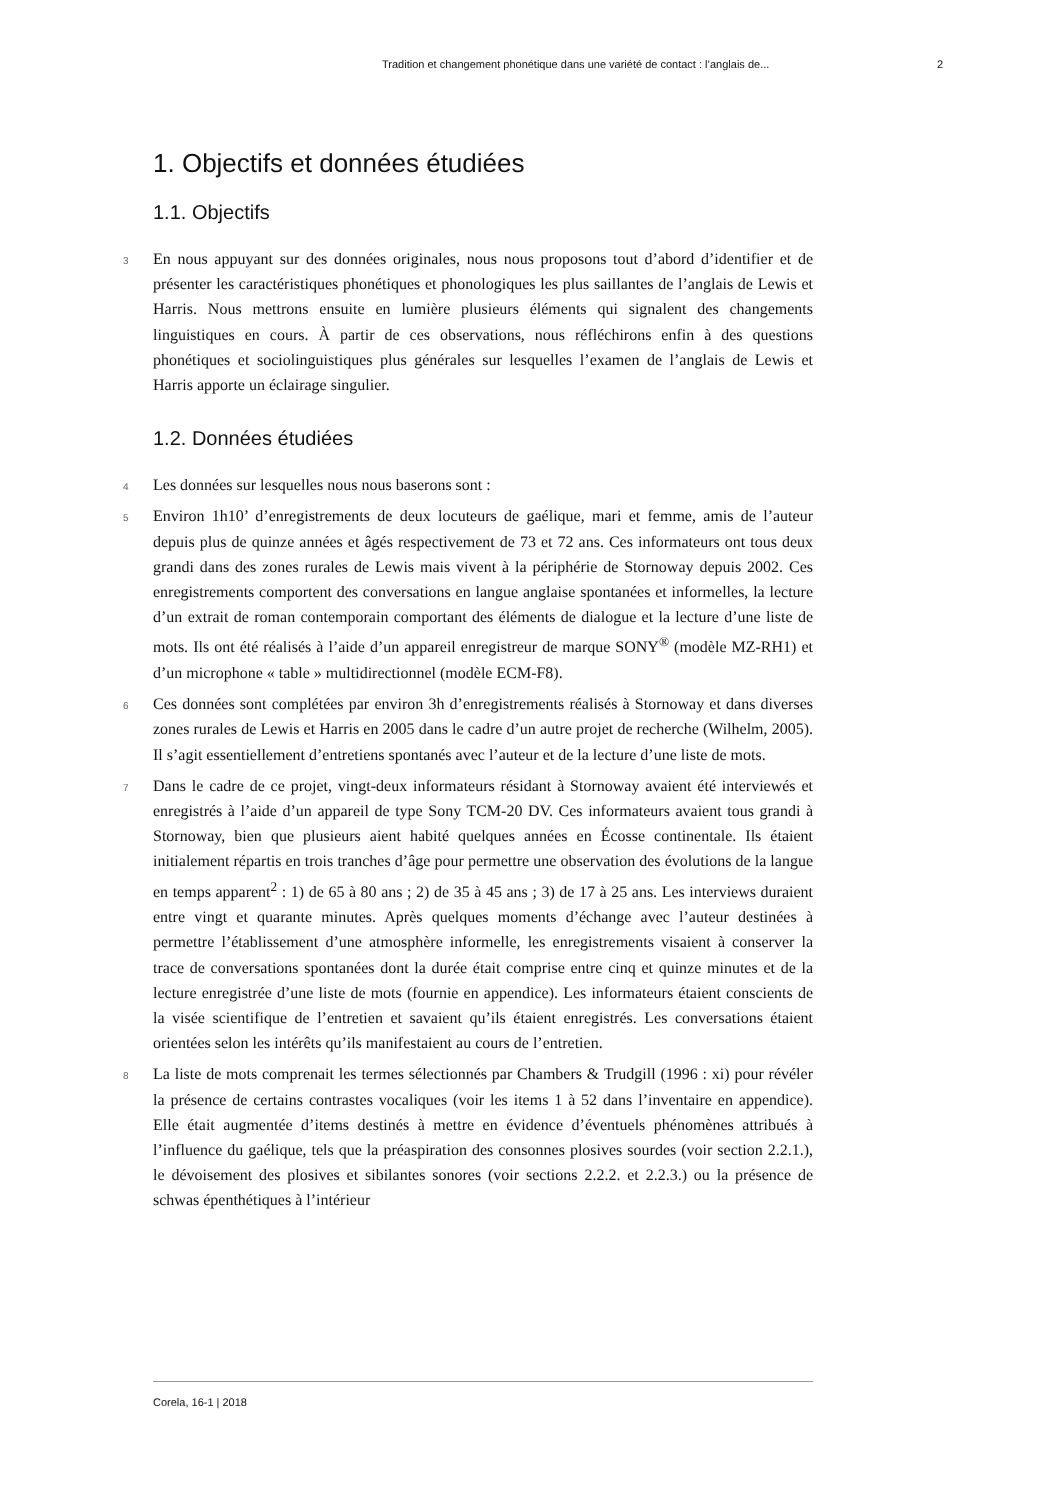Tradition et changement phonétique dans une variété de contact : l’anglais de... 2
1. Objectifs et données étudiées
1.1. Objectifs
3 En nous appuyant sur des données originales, nous nous proposons tout d’abord d’identifier et de présenter les caractéristiques phonétiques et phonologiques les plus saillantes de l’anglais de Lewis et Harris. Nous mettrons ensuite en lumière plusieurs éléments qui signalent des changements linguistiques en cours. À partir de ces observations, nous réfléchirons enfin à des questions phonétiques et sociolinguistiques plus générales sur lesquelles l’examen de l’anglais de Lewis et Harris apporte un éclairage singulier.
1.2. Données étudiées
4 Les données sur lesquelles nous nous baserons sont :
5 Environ 1h10’ d’enregistrements de deux locuteurs de gaélique, mari et femme, amis de l’auteur depuis plus de quinze années et âgés respectivement de 73 et 72 ans. Ces informateurs ont tous deux grandi dans des zones rurales de Lewis mais vivent à la périphérie de Stornoway depuis 2002. Ces enregistrements comportent des conversations en langue anglaise spontanées et informelles, la lecture d’un extrait de roman contemporain comportant des éléments de dialogue et la lecture d’une liste de mots. Ils ont été réalisés à l’aide d’un appareil enregistreur de marque SONY<sup>®</sup> (modèle MZ-RH1) et d’un microphone « table » multidirectionnel (modèle ECM-F8).
6 Ces données sont complétées par environ 3h d’enregistrements réalisés à Stornoway et dans diverses zones rurales de Lewis et Harris en 2005 dans le cadre d’un autre projet de recherche (Wilhelm, 2005). Il s’agit essentiellement d’entretiens spontanés avec l’auteur et de la lecture d’une liste de mots.
7 Dans le cadre de ce projet, vingt-deux informateurs résidant à Stornoway avaient été interviewés et enregistrés à l’aide d’un appareil de type Sony TCM-20 DV. Ces informateurs avaient tous grandi à Stornoway, bien que plusieurs aient habité quelques années en Écosse continentale. Ils étaient initialement répartis en trois tranches d’âge pour permettre une observation des évolutions de la langue en temps apparent<sup>2</sup> : 1) de 65 à 80 ans ; 2) de 35 à 45 ans ; 3) de 17 à 25 ans. Les interviews duraient entre vingt et quarante minutes. Après quelques moments d’échange avec l’auteur destinées à permettre l’établissement d’une atmosphère informelle, les enregistrements visaient à conserver la trace de conversations spontanées dont la durée était comprise entre cinq et quinze minutes et de la lecture enregistrée d’une liste de mots (fournie en appendice). Les informateurs étaient conscients de la visée scientifique de l’entretien et savaient qu’ils étaient enregistrés. Les conversations étaient orientées selon les intérêts qu’ils manifestaient au cours de l’entretien.
8 La liste de mots comprenait les termes sélectionnés par Chambers & Trudgill (1996 : xi) pour révéler la présence de certains contrastes vocaliques (voir les items 1 à 52 dans l’inventaire en appendice). Elle était augmentée d’items destinés à mettre en évidence d’éventuels phénomènes attribués à l’influence du gaélique, tels que la préaspiration des consonnes plosives sourdes (voir section 2.2.1.), le dévoisement des plosives et sibilantes sonores (voir sections 2.2.2. et 2.2.3.) ou la présence de schwas épenthétiques à l’intérieur
Corela, 16-1 | 2018